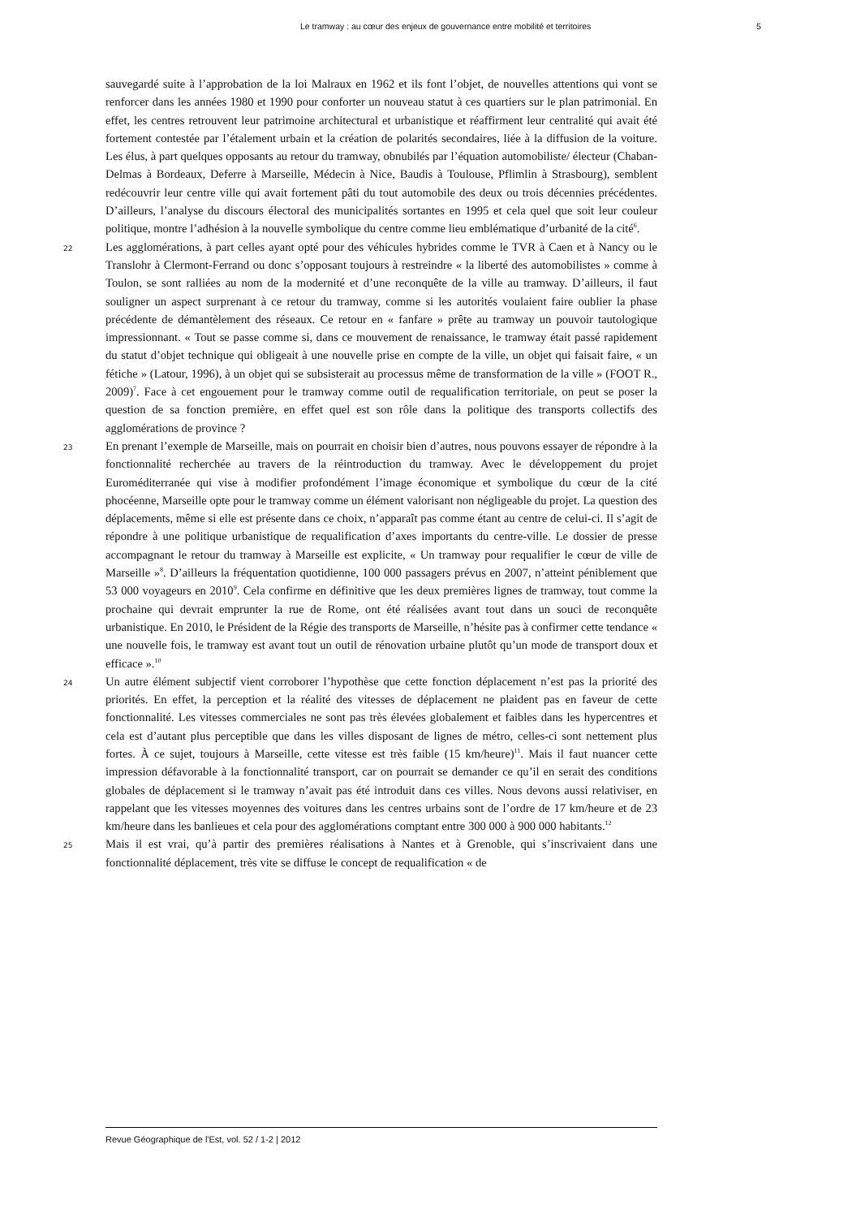Le tramway : au cœur des enjeux de gouvernance entre mobilité et territoires 5
sauvegardé suite à l’approbation de la loi Malraux en 1962 et ils font l’objet, de nouvelles attentions qui vont se renforcer dans les années 1980 et 1990 pour conforter un nouveau statut à ces quartiers sur le plan patrimonial. En effet, les centres retrouvent leur patrimoine architectural et urbanistique et réaffirment leur centralité qui avait été fortement contestée par l’étalement urbain et la création de polarités secondaires, liée à la diffusion de la voiture. Les élus, à part quelques opposants au retour du tramway, obnubilés par l’équation automobiliste/ électeur (Chaban-Delmas à Bordeaux, Deferre à Marseille, Médecin à Nice, Baudis à Toulouse, Pflimlin à Strasbourg), semblent redécouvrir leur centre ville qui avait fortement pâti du tout automobile des deux ou trois décennies précédentes. D’ailleurs, l’analyse du discours électoral des municipalités sortantes en 1995 et cela quel que soit leur couleur politique, montre l’adhésion à la nouvelle symbolique du centre comme lieu emblématique d’urbanité de la cité<sup>6</sup>.
22 Les agglomérations, à part celles ayant opté pour des véhicules hybrides comme le TVR à Caen et à Nancy ou le Translohr à Clermont-Ferrand ou donc s’opposant toujours à restreindre « la liberté des automobilistes » comme à Toulon, se sont ralliées au nom de la modernité et d’une reconquête de la ville au tramway. D’ailleurs, il faut souligner un aspect surprenant à ce retour du tramway, comme si les autorités voulaient faire oublier la phase précédente de démantèlement des réseaux. Ce retour en « fanfare » prête au tramway un pouvoir tautologique impressionnant. « Tout se passe comme si, dans ce mouvement de renaissance, le tramway était passé rapidement du statut d’objet technique qui obligeait à une nouvelle prise en compte de la ville, un objet qui faisait faire, « un fétiche » (Latour, 1996), à un objet qui se subsisterait au processus même de transformation de la ville » (FOOT R., 2009)<sup>7</sup>. Face à cet engouement pour le tramway comme outil de requalification territoriale, on peut se poser la question de sa fonction première, en effet quel est son rôle dans la politique des transports collectifs des agglomérations de province ?
23 En prenant l’exemple de Marseille, mais on pourrait en choisir bien d’autres, nous pouvons essayer de répondre à la fonctionnalité recherchée au travers de la réintroduction du tramway. Avec le développement du projet Euroméditerranée qui vise à modifier profondément l’image économique et symbolique du cœur de la cité phocéenne, Marseille opte pour le tramway comme un élément valorisant non négligeable du projet. La question des déplacements, même si elle est présente dans ce choix, n’apparaît pas comme étant au centre de celui-ci. Il s’agit de répondre à une politique urbanistique de requalification d’axes importants du centre-ville. Le dossier de presse accompagnant le retour du tramway à Marseille est explicite, « Un tramway pour requalifier le cœur de ville de Marseille »<sup>8</sup>. D’ailleurs la fréquentation quotidienne, 100 000 passagers prévus en 2007, n’atteint péniblement que 53 000 voyageurs en 2010<sup>9</sup>. Cela confirme en définitive que les deux premières lignes de tramway, tout comme la prochaine qui devrait emprunter la rue de Rome, ont été réalisées avant tout dans un souci de reconquête urbanistique. En 2010, le Président de la Régie des transports de Marseille, n’hésite pas à confirmer cette tendance « une nouvelle fois, le tramway est avant tout un outil de rénovation urbaine plutôt qu’un mode de transport doux et efficace ».<sup>10</sup>
24 Un autre élément subjectif vient corroborer l’hypothèse que cette fonction déplacement n’est pas la priorité des priorités. En effet, la perception et la réalité des vitesses de déplacement ne plaident pas en faveur de cette fonctionnalité. Les vitesses commerciales ne sont pas très élevées globalement et faibles dans les hypercentres et cela est d’autant plus perceptible que dans les villes disposant de lignes de métro, celles-ci sont nettement plus fortes. À ce sujet, toujours à Marseille, cette vitesse est très faible (15 km/heure)<sup>11</sup>. Mais il faut nuancer cette impression défavorable à la fonctionnalité transport, car on pourrait se demander ce qu’il en serait des conditions globales de déplacement si le tramway n’avait pas été introduit dans ces villes. Nous devons aussi relativiser, en rappelant que les vitesses moyennes des voitures dans les centres urbains sont de l’ordre de 17 km/heure et de 23 km/heure dans les banlieues et cela pour des agglomérations comptant entre 300 000 à 900 000 habitants.<sup>12</sup>
25 Mais il est vrai, qu’à partir des premières réalisations à Nantes et à Grenoble, qui s’inscrivaient dans une fonctionnalité déplacement, très vite se diffuse le concept de requalification « de
Revue Géographique de l'Est, vol. 52 / 1-2 | 2012